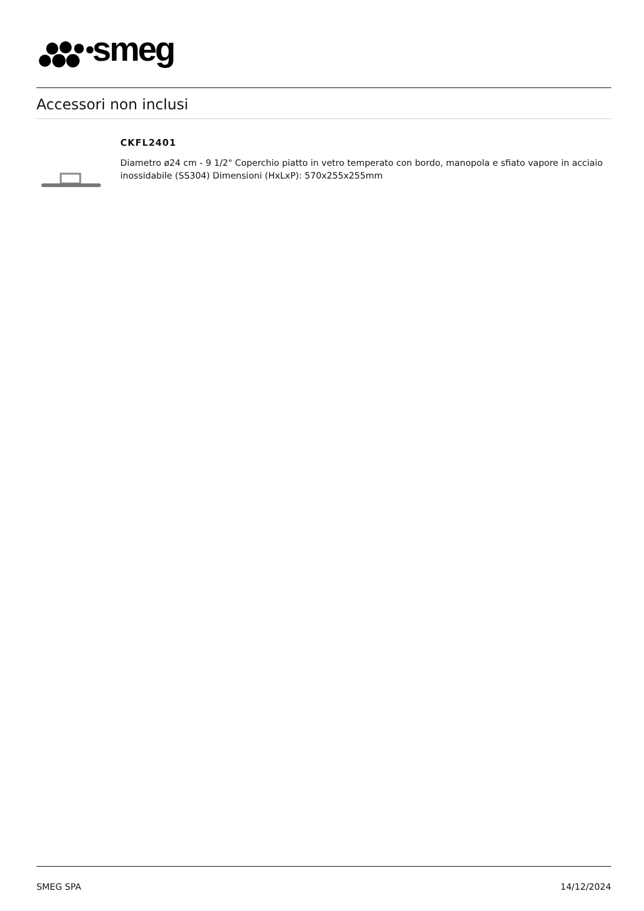smeg
Accessori non inclusi
CKFL2401
Diametro ø24 cm - 9 1/2" Coperchio piatto in vetro temperato con bordo, manopola e sfiato vapore in acciaio inossidabile (SS304) Dimensioni (HxLxP): 570x255x255mm
SMEG SPA 14/12/2024